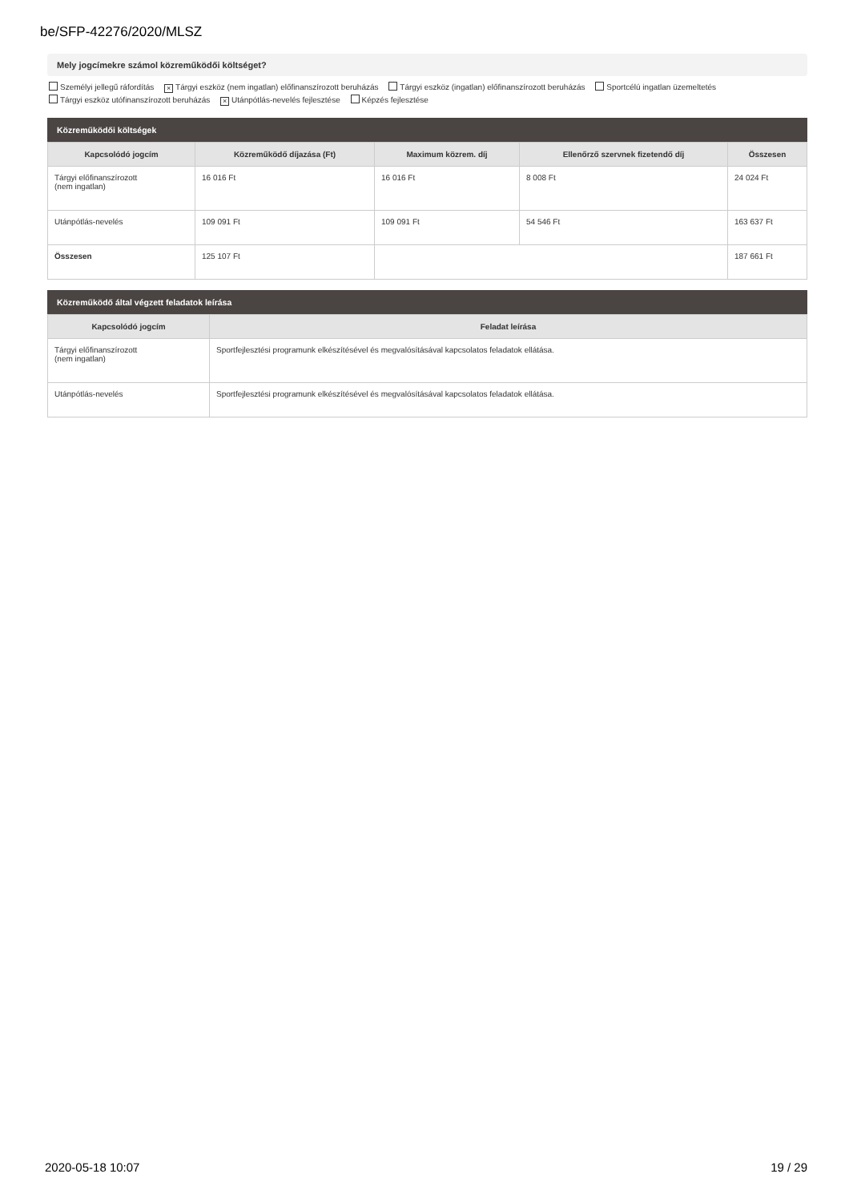be/SFP-42276/2020/MLSZ
Mely jogcímekre számol közreműködői költséget?
Személyi jellegű ráfordítás × Tárgyi eszköz (nem ingatlan) előfinanszírozott beruházás Tárgyi eszköz (ingatlan) előfinanszírozott beruházás Sportcélú ingatlan üzemeltetés
Tárgyi eszköz utófinanszírozott beruházás × Utánpótlás-nevelés fejlesztése Képzés fejlesztése
Közreműködői költségek
| Kapcsolódó jogcím | Közreműködő díjazása (Ft) | Maximum közrem. díj | Ellenőrző szervnek fizetendő díj | Összesen |
| --- | --- | --- | --- | --- |
| Tárgyi előfinanszírozott (nem ingatlan) | 16 016 Ft | 16 016 Ft | 8 008 Ft | 24 024 Ft |
| Utánpótlás-nevelés | 109 091 Ft | 109 091 Ft | 54 546 Ft | 163 637 Ft |
| Összesen | 125 107 Ft | | | 187 661 Ft |
Közreműködő által végzett feladatok leírása
| Kapcsolódó jogcím | Feladat leírása |
| --- | --- |
| Tárgyi előfinanszírozott (nem ingatlan) | Sportfejlesztési programunk elkészítésével és megvalósításával kapcsolatos feladatok ellátása. |
| Utánpótlás-nevelés | Sportfejlesztési programunk elkészítésével és megvalósításával kapcsolatos feladatok ellátása. |
2020-05-18 10:07 19 / 29